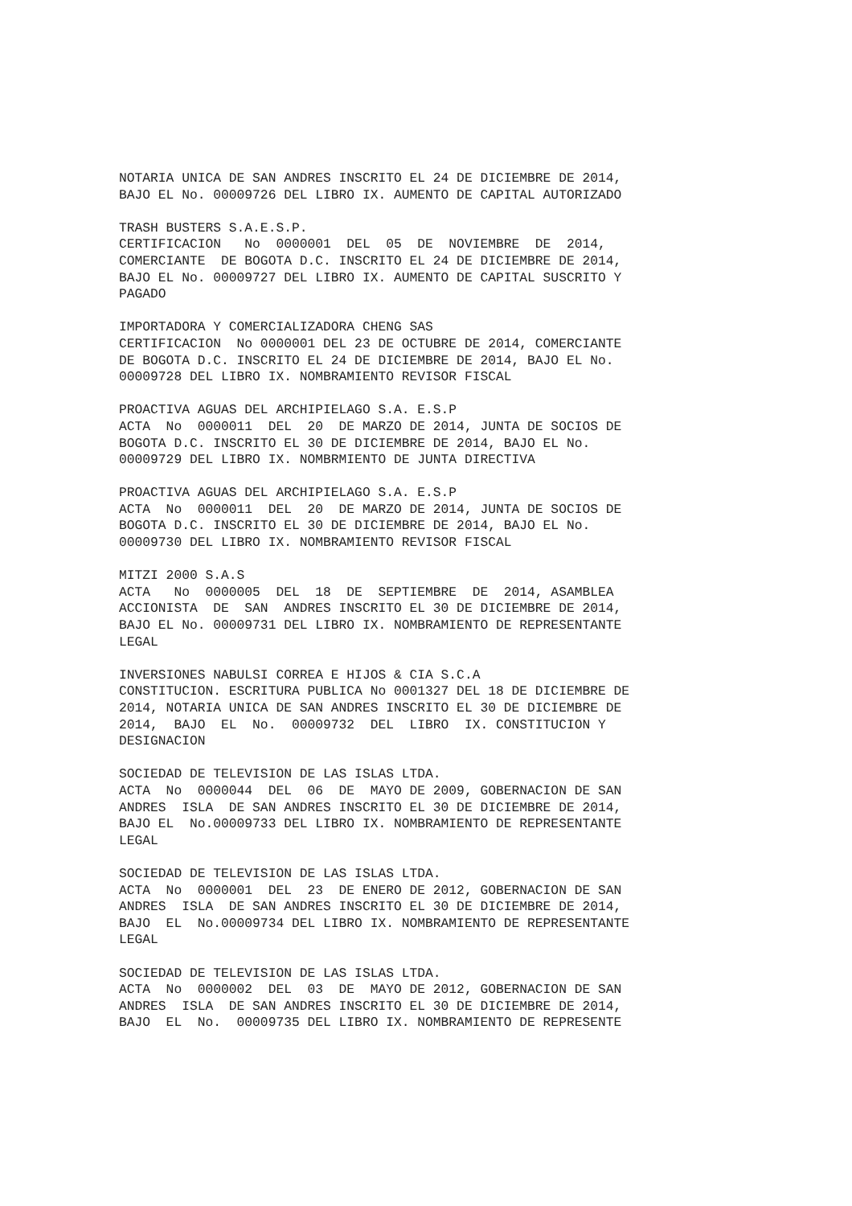NOTARIA UNICA DE SAN ANDRES INSCRITO EL 24 DE DICIEMBRE DE 2014, BAJO EL No. 00009726 DEL LIBRO IX. AUMENTO DE CAPITAL AUTORIZADO
TRASH BUSTERS S.A.E.S.P. CERTIFICACION No 0000001 DEL 05 DE NOVIEMBRE DE 2014, COMERCIANTE DE BOGOTA D.C. INSCRITO EL 24 DE DICIEMBRE DE 2014, BAJO EL No. 00009727 DEL LIBRO IX. AUMENTO DE CAPITAL SUSCRITO Y PAGADO
IMPORTADORA Y COMERCIALIZADORA CHENG SAS CERTIFICACION No 0000001 DEL 23 DE OCTUBRE DE 2014, COMERCIANTE DE BOGOTA D.C. INSCRITO EL 24 DE DICIEMBRE DE 2014, BAJO EL No. 00009728 DEL LIBRO IX. NOMBRAMIENTO REVISOR FISCAL
PROACTIVA AGUAS DEL ARCHIPIELAGO S.A. E.S.P ACTA No 0000011 DEL 20 DE MARZO DE 2014, JUNTA DE SOCIOS DE BOGOTA D.C. INSCRITO EL 30 DE DICIEMBRE DE 2014, BAJO EL No. 00009729 DEL LIBRO IX. NOMBRMIENTO DE JUNTA DIRECTIVA
PROACTIVA AGUAS DEL ARCHIPIELAGO S.A. E.S.P ACTA No 0000011 DEL 20 DE MARZO DE 2014, JUNTA DE SOCIOS DE BOGOTA D.C. INSCRITO EL 30 DE DICIEMBRE DE 2014, BAJO EL No. 00009730 DEL LIBRO IX. NOMBRAMIENTO REVISOR FISCAL
MITZI 2000 S.A.S ACTA No 0000005 DEL 18 DE SEPTIEMBRE DE 2014, ASAMBLEA ACCIONISTA DE SAN ANDRES INSCRITO EL 30 DE DICIEMBRE DE 2014, BAJO EL No. 00009731 DEL LIBRO IX. NOMBRAMIENTO DE REPRESENTANTE LEGAL
INVERSIONES NABULSI CORREA E HIJOS & CIA S.C.A CONSTITUCION. ESCRITURA PUBLICA No 0001327 DEL 18 DE DICIEMBRE DE 2014, NOTARIA UNICA DE SAN ANDRES INSCRITO EL 30 DE DICIEMBRE DE 2014, BAJO EL No. 00009732 DEL LIBRO IX. CONSTITUCION Y DESIGNACION
SOCIEDAD DE TELEVISION DE LAS ISLAS LTDA. ACTA No 0000044 DEL 06 DE MAYO DE 2009, GOBERNACION DE SAN ANDRES ISLA DE SAN ANDRES INSCRITO EL 30 DE DICIEMBRE DE 2014, BAJO EL No.00009733 DEL LIBRO IX. NOMBRAMIENTO DE REPRESENTANTE LEGAL
SOCIEDAD DE TELEVISION DE LAS ISLAS LTDA. ACTA No 0000001 DEL 23 DE ENERO DE 2012, GOBERNACION DE SAN ANDRES ISLA DE SAN ANDRES INSCRITO EL 30 DE DICIEMBRE DE 2014, BAJO EL No.00009734 DEL LIBRO IX. NOMBRAMIENTO DE REPRESENTANTE LEGAL
SOCIEDAD DE TELEVISION DE LAS ISLAS LTDA. ACTA No 0000002 DEL 03 DE MAYO DE 2012, GOBERNACION DE SAN ANDRES ISLA DE SAN ANDRES INSCRITO EL 30 DE DICIEMBRE DE 2014, BAJO EL No. 00009735 DEL LIBRO IX. NOMBRAMIENTO DE REPRESENTE